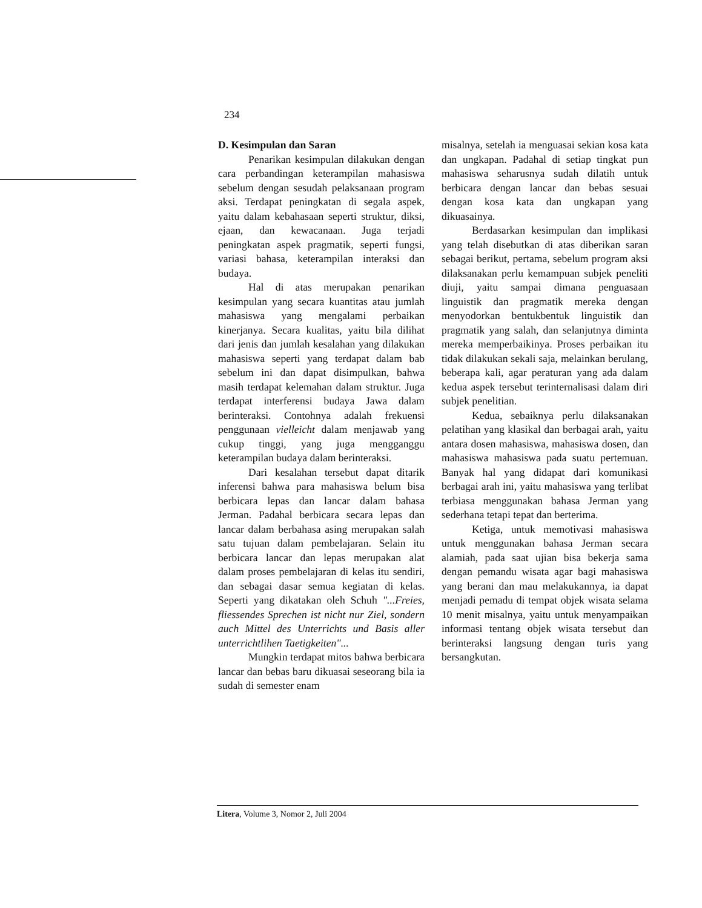234
D. Kesimpulan dan Saran
Penarikan kesimpulan dilakukan dengan cara perbandingan keterampilan mahasiswa sebelum dengan sesudah pelaksanaan program aksi. Terdapat peningkatan di segala aspek, yaitu dalam kebahasaan seperti struktur, diksi, ejaan, dan kewacanaan. Juga terjadi peningkatan aspek pragmatik, seperti fungsi, variasi bahasa, keterampilan interaksi dan budaya.
Hal di atas merupakan penarikan kesimpulan yang secara kuantitas atau jumlah mahasiswa yang mengalami perbaikan kinerjanya. Secara kualitas, yaitu bila dilihat dari jenis dan jumlah kesalahan yang dilakukan mahasiswa seperti yang terdapat dalam bab sebelum ini dan dapat disimpulkan, bahwa masih terdapat kelemahan dalam struktur. Juga terdapat interferensi budaya Jawa dalam berinteraksi. Contohnya adalah frekuensi penggunaan vielleicht dalam menjawab yang cukup tinggi, yang juga mengganggu keterampilan budaya dalam berinteraksi.
Dari kesalahan tersebut dapat ditarik inferensi bahwa para mahasiswa belum bisa berbicara lepas dan lancar dalam bahasa Jerman. Padahal berbicara secara lepas dan lancar dalam berbahasa asing merupakan salah satu tujuan dalam pembelajaran. Selain itu berbicara lancar dan lepas merupakan alat dalam proses pembelajaran di kelas itu sendiri, dan sebagai dasar semua kegiatan di kelas. Seperti yang dikatakan oleh Schuh "...Freies, fliessendes Sprechen ist nicht nur Ziel, sondern auch Mittel des Unterrichts und Basis aller unterrichtlihen Taetigkeiten"...
Mungkin terdapat mitos bahwa berbicara lancar dan bebas baru dikuasai seseorang bila ia sudah di semester enam
misalnya, setelah ia menguasai sekian kosa kata dan ungkapan. Padahal di setiap tingkat pun mahasiswa seharusnya sudah dilatih untuk berbicara dengan lancar dan bebas sesuai dengan kosa kata dan ungkapan yang dikuasainya.
Berdasarkan kesimpulan dan implikasi yang telah disebutkan di atas diberikan saran sebagai berikut, pertama, sebelum program aksi dilaksanakan perlu kemampuan subjek peneliti diuji, yaitu sampai dimana penguasaan linguistik dan pragmatik mereka dengan menyodorkan bentukbentuk linguistik dan pragmatik yang salah, dan selanjutnya diminta mereka memperbaikinya. Proses perbaikan itu tidak dilakukan sekali saja, melainkan berulang, beberapa kali, agar peraturan yang ada dalam kedua aspek tersebut terinternalisasi dalam diri subjek penelitian.
Kedua, sebaiknya perlu dilaksanakan pelatihan yang klasikal dan berbagai arah, yaitu antara dosen mahasiswa, mahasiswa dosen, dan mahasiswa mahasiswa pada suatu pertemuan. Banyak hal yang didapat dari komunikasi berbagai arah ini, yaitu mahasiswa yang terlibat terbiasa menggunakan bahasa Jerman yang sederhana tetapi tepat dan berterima.
Ketiga, untuk memotivasi mahasiswa untuk menggunakan bahasa Jerman secara alamiah, pada saat ujian bisa bekerja sama dengan pemandu wisata agar bagi mahasiswa yang berani dan mau melakukannya, ia dapat menjadi pemadu di tempat objek wisata selama 10 menit misalnya, yaitu untuk menyampaikan informasi tentang objek wisata tersebut dan berinteraksi langsung dengan turis yang bersangkutan.
Litera, Volume 3, Nomor 2, Juli 2004